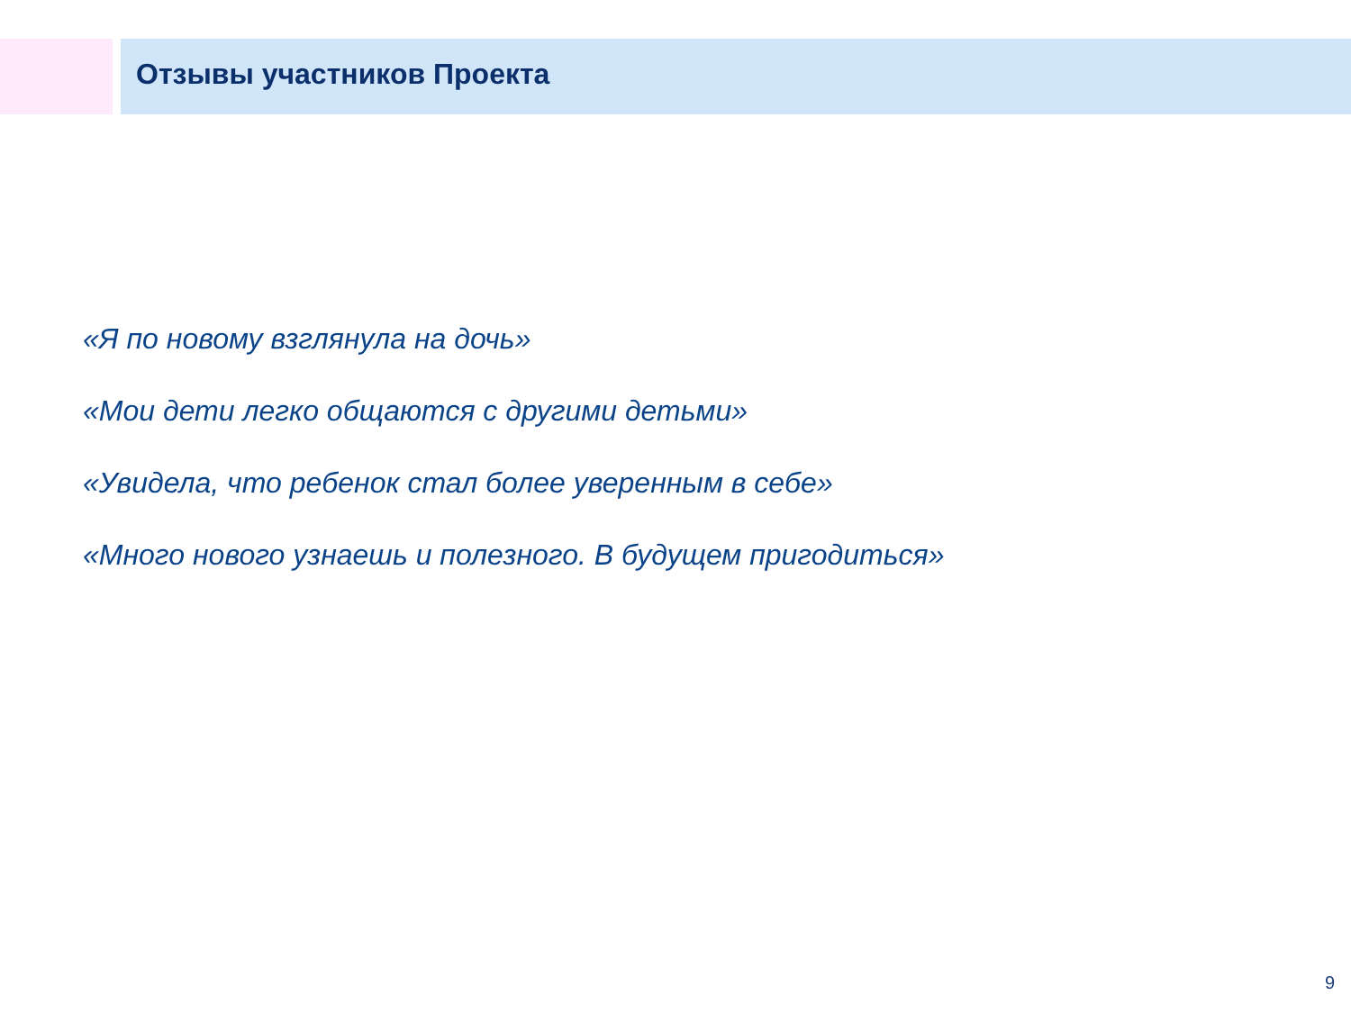Отзывы участников Проекта
«Я по новому взглянула на дочь»
«Мои дети легко общаются с другими детьми»
«Увидела, что ребенок стал более уверенным в себе»
«Много нового узнаешь и полезного. В будущем пригодиться»
9